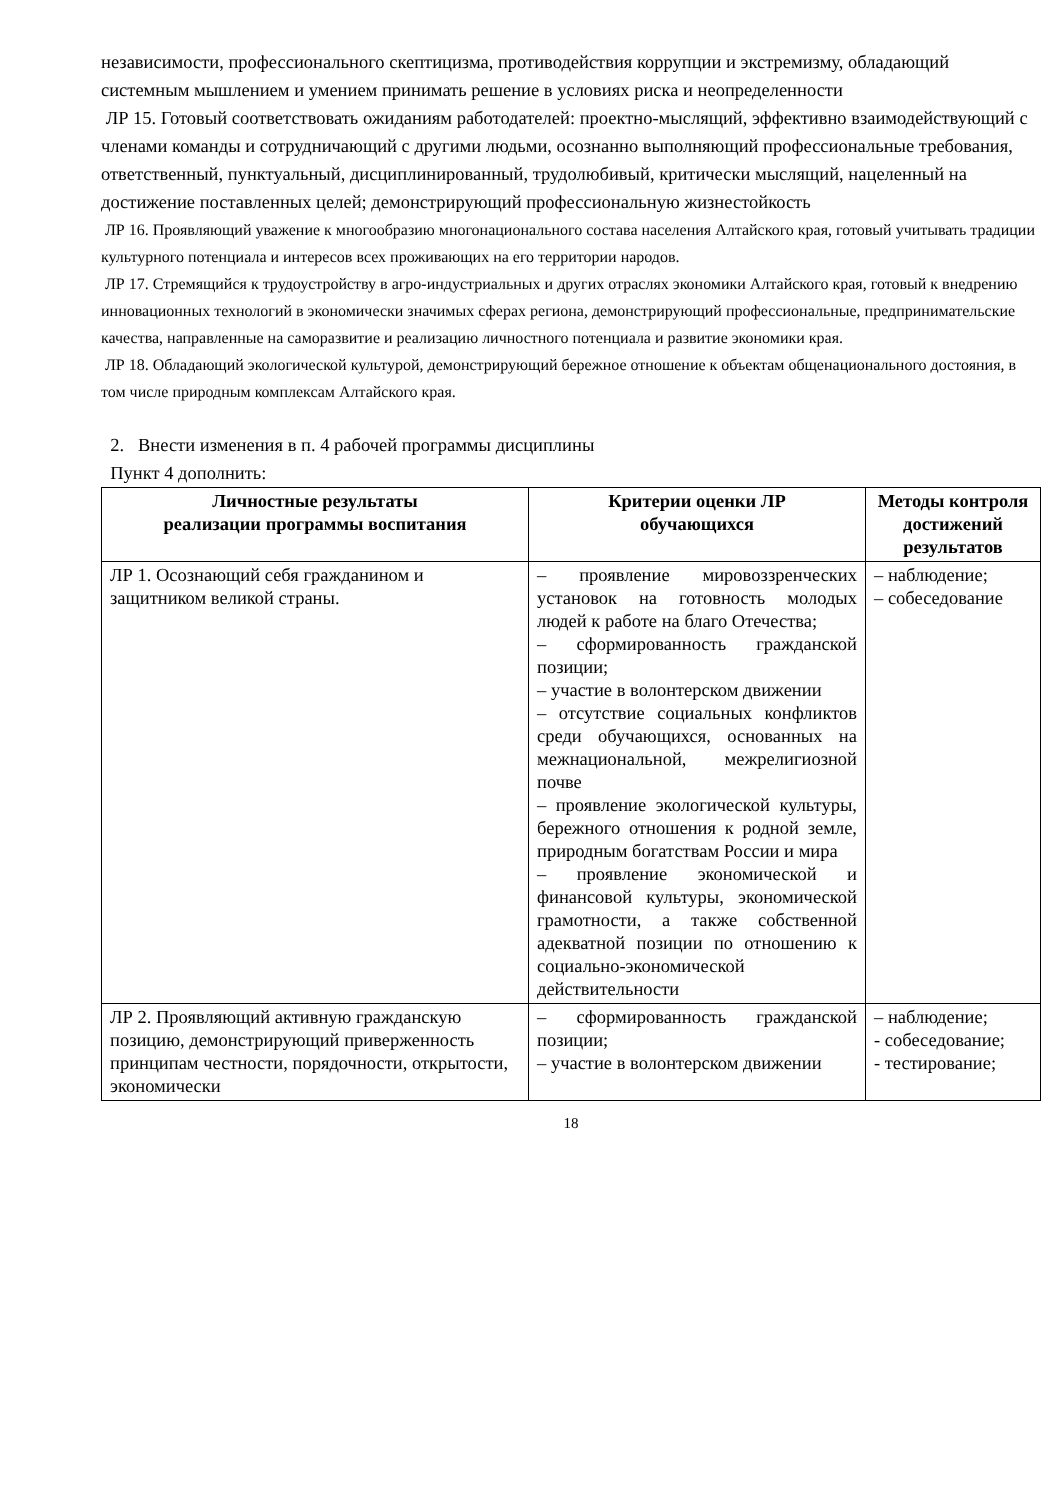независимости, профессионального скептицизма, противодействия коррупции и экстремизму, обладающий системным мышлением и умением принимать решение в условиях риска и неопределенности
ЛР 15. Готовый соответствовать ожиданиям работодателей: проектно-мыслящий, эффективно взаимодействующий с членами команды и сотрудничающий с другими людьми, осознанно выполняющий профессиональные требования, ответственный, пунктуальный, дисциплинированный, трудолюбивый, критически мыслящий, нацеленный на достижение поставленных целей; демонстрирующий профессиональную жизнестойкость
ЛР 16. Проявляющий уважение к многообразию многонационального состава населения Алтайского края, готовый учитывать традиции культурного потенциала и интересов всех проживающих на его территории народов.
ЛР 17. Стремящийся к трудоустройству в агро-индустриальных и других отраслях экономики Алтайского края, готовый к внедрению инновационных технологий в экономически значимых сферах региона, демонстрирующий профессиональные, предпринимательские качества, направленные на саморазвитие и реализацию личностного потенциала и развитие экономики края.
ЛР 18. Обладающий экологической культурой, демонстрирующий бережное отношение к объектам общенационального достояния, в том числе природным комплексам Алтайского края.
2. Внести изменения в п. 4 рабочей программы дисциплины
Пункт 4 дополнить:
| Личностные результаты реализации программы воспитания | Критерии оценки ЛР обучающихся | Методы контроля достижений результатов |
| --- | --- | --- |
| ЛР 1. Осознающий себя гражданином и защитником великой страны. | – проявление мировоззренческих установок на готовность молодых людей к работе на благо Отечества; – сформированность гражданской позиции; – участие в волонтерском движении – отсутствие социальных конфликтов среди обучающихся, основанных на межнациональной, межрелигиозной почве – проявление экологической культуры, бережного отношения к родной земле, природным богатствам России и мира – проявление экономической и финансовой культуры, экономической грамотности, а также собственной адекватной позиции по отношению к социально-экономической действительности | – наблюдение; – собеседование |
| ЛР 2. Проявляющий активную гражданскую позицию, демонстрирующий приверженность принципам честности, порядочности, открытости, экономически | – сформированность гражданской позиции; – участие в волонтерском движении | – наблюдение; - собеседование; - тестирование; |
18